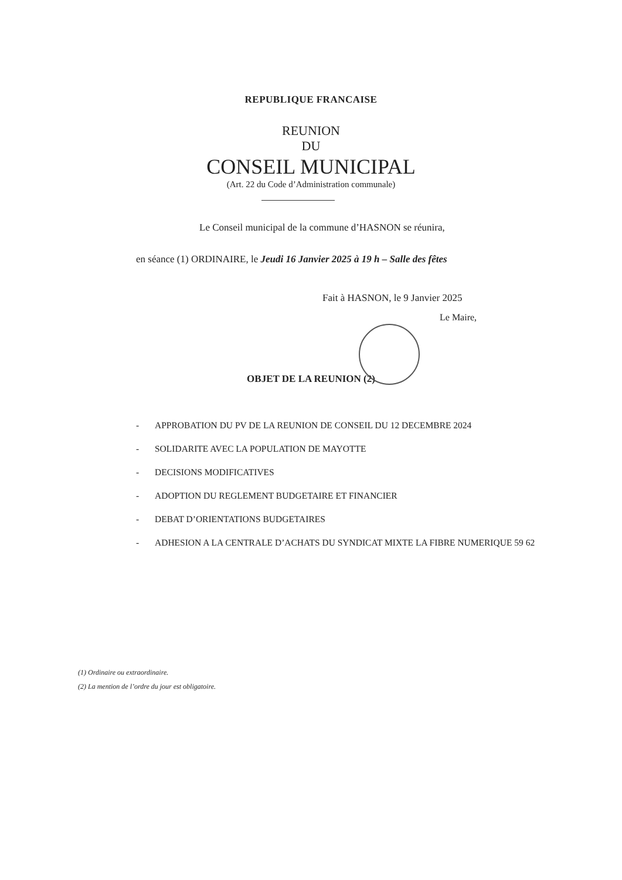REPUBLIQUE FRANCAISE
REUNION
DU
CONSEIL MUNICIPAL
(Art. 22 du Code d’Administration communale)
Le Conseil municipal de la commune d’HASNON se réunira,
en séance (1) ORDINAIRE, le Jeudi 16 Janvier 2025 à 19 h – Salle des fêtes
Fait à HASNON, le 9 Janvier 2025
Le Maire,
OBJET DE LA REUNION (2)
- APPROBATION DU PV DE LA REUNION DE CONSEIL DU 12 DECEMBRE 2024
- SOLIDARITE AVEC LA POPULATION DE MAYOTTE
- DECISIONS MODIFICATIVES
- ADOPTION DU REGLEMENT BUDGETAIRE ET FINANCIER
- DEBAT D’ORIENTATIONS BUDGETAIRES
- ADHESION A LA CENTRALE D’ACHATS DU SYNDICAT MIXTE LA FIBRE NUMERIQUE 59 62
(1) Ordinaire ou extraordinaire.
(2) La mention de l’ordre du jour est obligatoire.